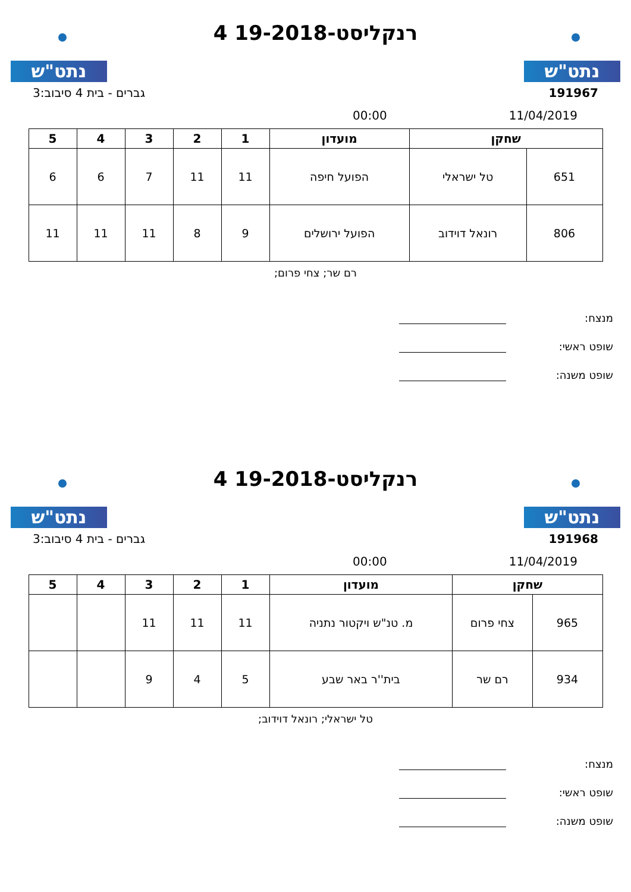נתט"ש
רנקליסט-19-2018 4
נתט"ש
191967 גברים - בית 4 סיבוב:3
11/04/2019 00:00
| שחקן | | מועדון | 1 | 2 | 3 | 4 | 5 |
| --- | --- | --- | --- | --- | --- | --- | --- |
| 651 | טל ישראלי | הפועל חיפה | 11 | 11 | 7 | 6 | 6 |
| 806 | רונאל דוידוב | הפועל ירושלים | 9 | 8 | 11 | 11 | 11 |
רם שר; צחי פרום;
מנצח:
שופט ראשי:
שופט משנה:
נתט"ש
רנקליסט-19-2018 4
נתט"ש
191968 גברים - בית 4 סיבוב:3
11/04/2019 00:00
| שחקן | | מועדון | 1 | 2 | 3 | 4 | 5 |
| --- | --- | --- | --- | --- | --- | --- | --- |
| 965 | צחי פרום | מ. טנ"ש ויקטור נתניה | 11 | 11 | 11 | | |
| 934 | רם שר | בית''ר באר שבע | 5 | 4 | 9 | | |
טל ישראלי; רונאל דוידוב;
מנצח:
שופט ראשי:
שופט משנה: